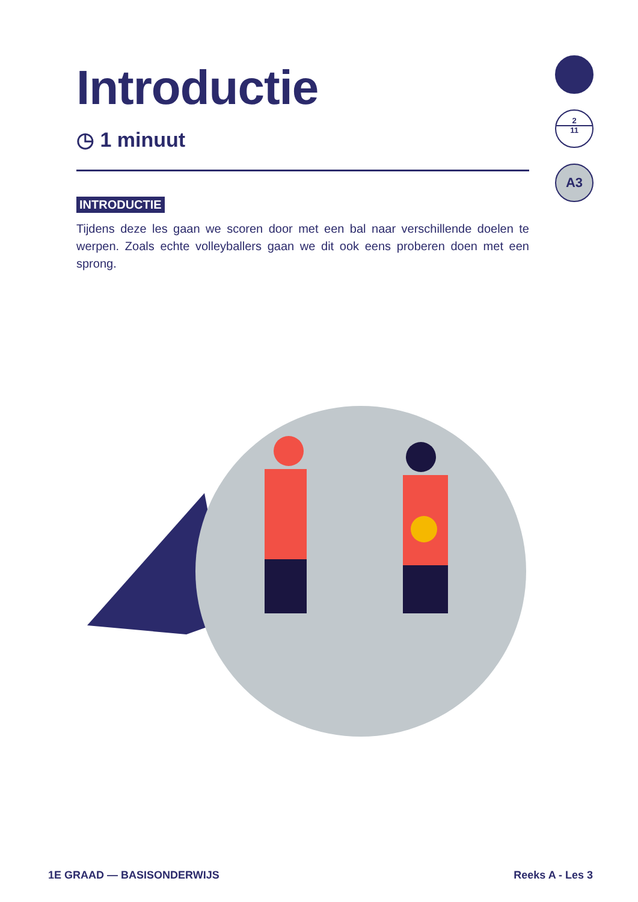Introductie
◷ 1 minuut
INTRODUCTIE
Tijdens deze les gaan we scoren door met een bal naar verschillende doelen te werpen. Zoals echte volleyballers gaan we dit ook eens proberen doen met een sprong.
2
11
A3
1E GRAAD — BASISONDERWIJS Reeks A - Les 3